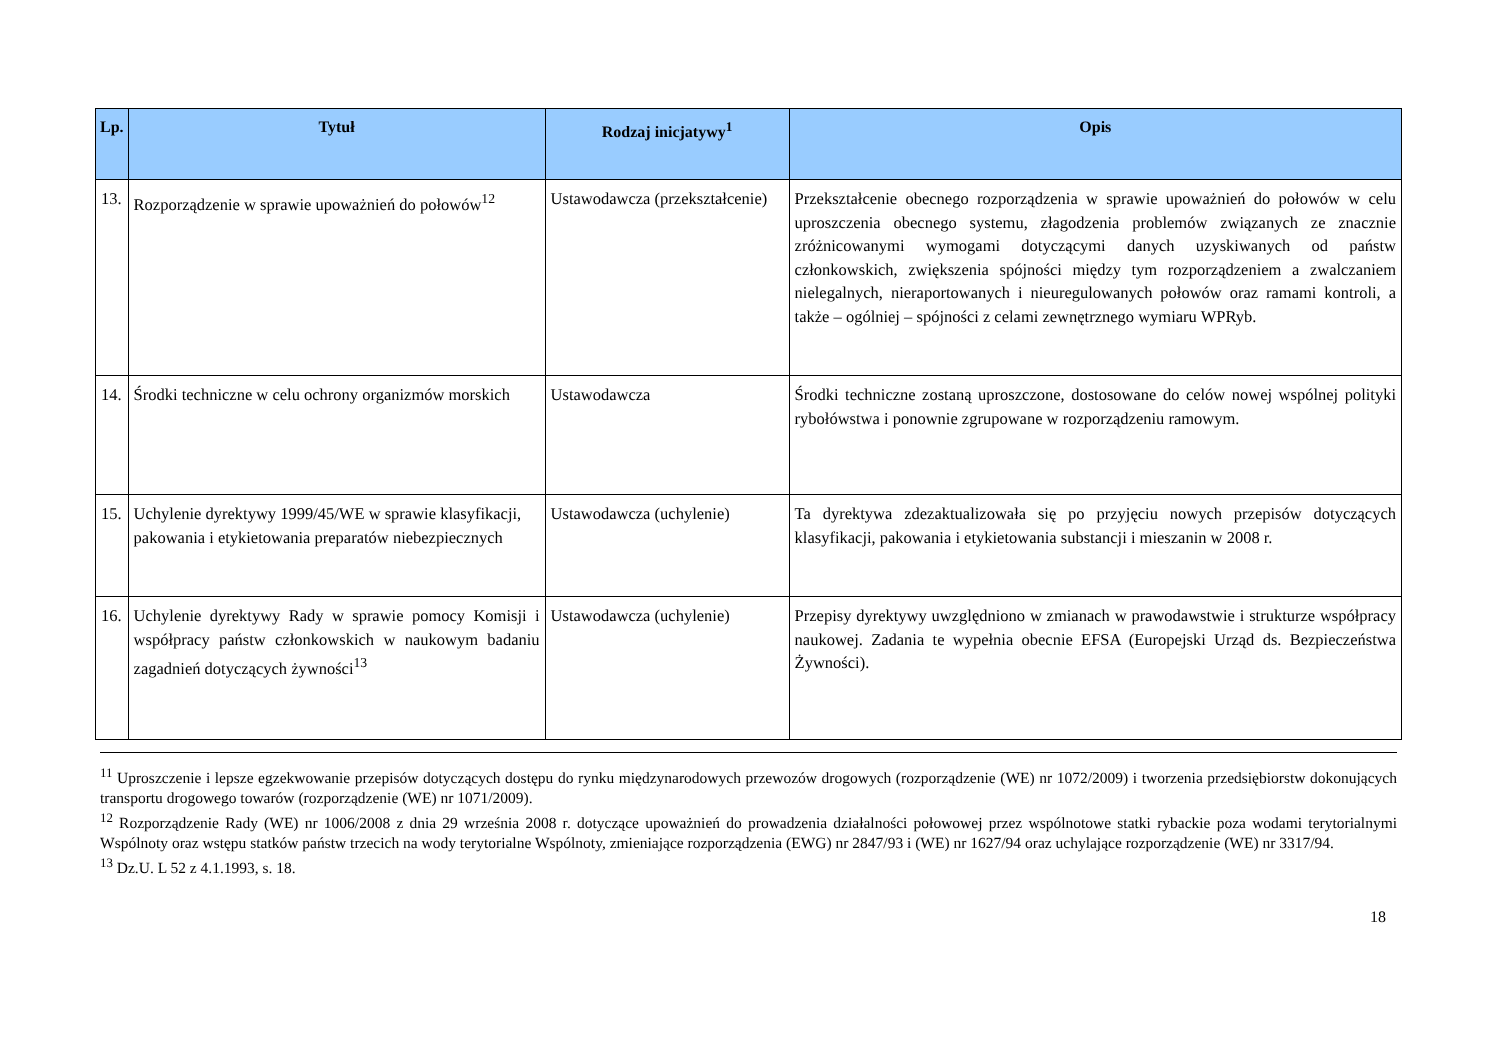| Lp. | Tytuł | Rodzaj inicjatywy<sup>1</sup> | Opis |
| --- | --- | --- | --- |
| 13. | Rozporządzenie w sprawie upoważnień do połowów<sup>12</sup> | Ustawodawcza (przekształcenie) | Przekształcenie obecnego rozporządzenia w sprawie upoważnień do połowów w celu uproszczenia obecnego systemu, złagodzenia problemów związanych ze znacznie zróżnicowanymi wymogami dotyczącymi danych uzyskiwanych od państw członkowskich, zwiększenia spójności między tym rozporządzeniem a zwalczaniem nielegalnych, nieraportowanych i nieuregulowanych połowów oraz ramami kontroli, a także – ogólniej – spójności z celami zewnętrznego wymiaru WPRyb. |
| 14. | Środki techniczne w celu ochrony organizmów morskich | Ustawodawcza | Środki techniczne zostaną uproszczone, dostosowane do celów nowej wspólnej polityki rybołówstwa i ponownie zgrupowane w rozporządzeniu ramowym. |
| 15. | Uchylenie dyrektywy 1999/45/WE w sprawie klasyfikacji, pakowania i etykietowania preparatów niebezpiecznych | Ustawodawcza (uchylenie) | Ta dyrektywa zdezaktualizowała się po przyjęciu nowych przepisów dotyczących klasyfikacji, pakowania i etykietowania substancji i mieszanin w 2008 r. |
| 16. | Uchylenie dyrektywy Rady w sprawie pomocy Komisji i współpracy państw członkowskich w naukowym badaniu zagadnień dotyczących żywności<sup>13</sup> | Ustawodawcza (uchylenie) | Przepisy dyrektywy uwzględniono w zmianach w prawodawstwie i strukturze współpracy naukowej. Zadania te wypełnia obecnie EFSA (Europejski Urząd ds. Bezpieczeństwa Żywności). |
<sup>11</sup> Uproszczenie i lepsze egzekwowanie przepisów dotyczących dostępu do rynku międzynarodowych przewozów drogowych (rozporządzenie (WE) nr 1072/2009) i tworzenia przedsiębiorstw dokonujących transportu drogowego towarów (rozporządzenie (WE) nr 1071/2009).
<sup>12</sup> Rozporządzenie Rady (WE) nr 1006/2008 z dnia 29 września 2008 r. dotyczące upoważnień do prowadzenia działalności połowowej przez wspólnotowe statki rybackie poza wodami terytorialnymi Wspólnoty oraz wstępu statków państw trzecich na wody terytorialne Wspólnoty, zmieniające rozporządzenia (EWG) nr 2847/93 i (WE) nr 1627/94 oraz uchylające rozporządzenie (WE) nr 3317/94.
<sup>13</sup> Dz.U. L 52 z 4.1.1993, s. 18.
18